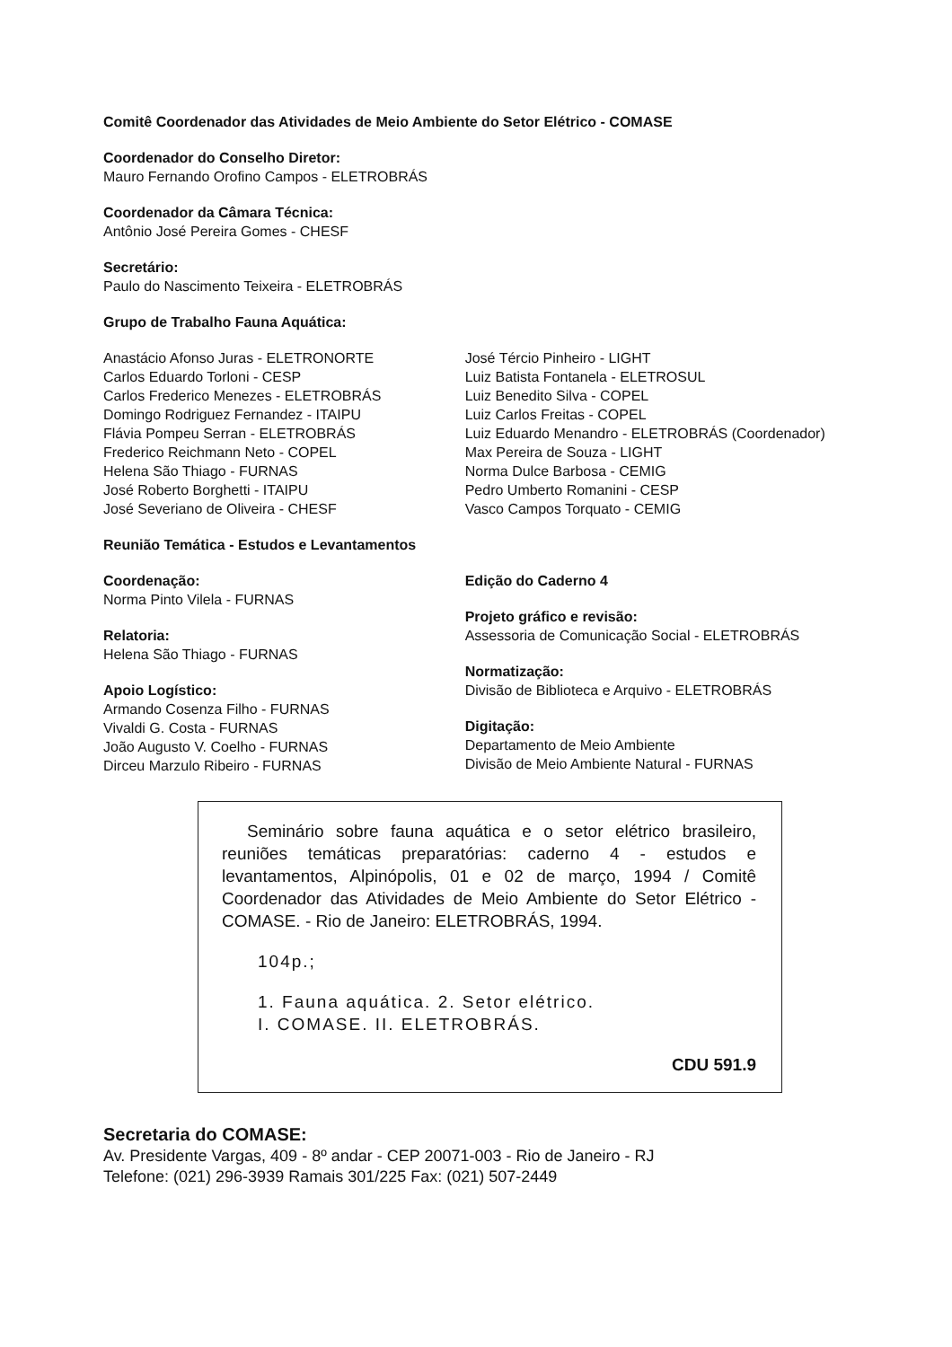Comitê Coordenador das Atividades de Meio Ambiente do Setor Elétrico - COMASE
Coordenador do Conselho Diretor:
Mauro Fernando Orofino Campos - ELETROBRÁS
Coordenador da Câmara Técnica:
Antônio José Pereira Gomes - CHESF
Secretário:
Paulo do Nascimento Teixeira - ELETROBRÁS
Grupo de Trabalho Fauna Aquática:
Anastácio Afonso Juras - ELETRONORTE
Carlos Eduardo Torloni - CESP
Carlos Frederico Menezes - ELETROBRÁS
Domingo Rodriguez Fernandez - ITAIPU
Flávia Pompeu Serran - ELETROBRÁS
Frederico Reichmann Neto - COPEL
Helena São Thiago - FURNAS
José Roberto Borghetti - ITAIPU
José Severiano de Oliveira - CHESF
José Tércio Pinheiro - LIGHT
Luiz Batista Fontanela - ELETROSUL
Luiz Benedito Silva - COPEL
Luiz Carlos Freitas - COPEL
Luiz Eduardo Menandro - ELETROBRÁS (Coordenador)
Max Pereira de Souza - LIGHT
Norma Dulce Barbosa - CEMIG
Pedro Umberto Romanini - CESP
Vasco Campos Torquato - CEMIG
Reunião Temática - Estudos e Levantamentos
Coordenação:
Norma Pinto Vilela - FURNAS
Relatoria:
Helena São Thiago - FURNAS
Apoio Logístico:
Armando Cosenza Filho - FURNAS
Vivaldi G. Costa - FURNAS
João Augusto V. Coelho - FURNAS
Dirceu Marzulo Ribeiro - FURNAS
Edição do Caderno 4
Projeto gráfico e revisão:
Assessoria de Comunicação Social - ELETROBRÁS
Normatização:
Divisão de Biblioteca e Arquivo - ELETROBRÁS
Digitação:
Departamento de Meio Ambiente
Divisão de Meio Ambiente Natural - FURNAS
Seminário sobre fauna aquática e o setor elétrico brasileiro, reuniões temáticas preparatórias: caderno 4 - estudos e levantamentos, Alpinópolis, 01 e 02 de março, 1994 / Comitê Coordenador das Atividades de Meio Ambiente do Setor Elétrico - COMASE. - Rio de Janeiro: ELETROBRÁS, 1994.
104p.;
1. Fauna aquática. 2. Setor elétrico.
I. COMASE. II. ELETROBRÁS.
CDU 591.9
Secretaria do COMASE:
Av. Presidente Vargas, 409 - 8º andar - CEP 20071-003 - Rio de Janeiro - RJ
Telefone: (021) 296-3939 Ramais 301/225 Fax: (021) 507-2449